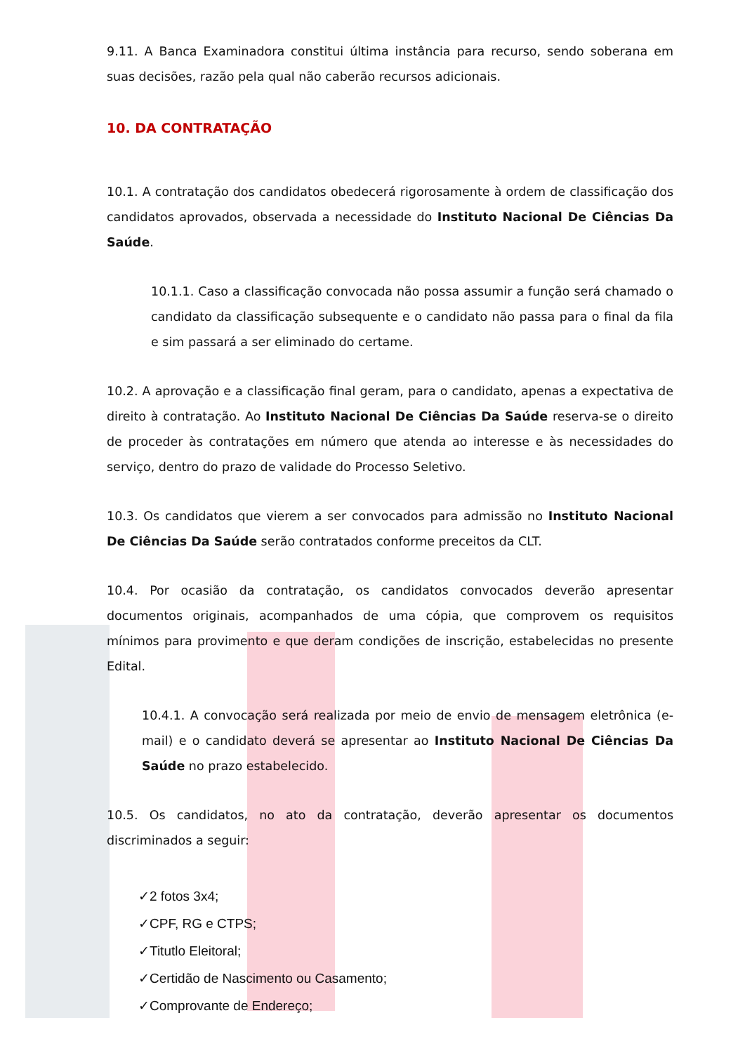9.11. A Banca Examinadora constitui última instância para recurso, sendo soberana em suas decisões, razão pela qual não caberão recursos adicionais.
10. DA CONTRATAÇÃO
10.1. A contratação dos candidatos obedecerá rigorosamente à ordem de classificação dos candidatos aprovados, observada a necessidade do Instituto Nacional De Ciências Da Saúde.
10.1.1. Caso a classificação convocada não possa assumir a função será chamado o candidato da classificação subsequente e o candidato não passa para o final da fila e sim passará a ser eliminado do certame.
10.2. A aprovação e a classificação final geram, para o candidato, apenas a expectativa de direito à contratação. Ao Instituto Nacional De Ciências Da Saúde reserva-se o direito de proceder às contratações em número que atenda ao interesse e às necessidades do serviço, dentro do prazo de validade do Processo Seletivo.
10.3. Os candidatos que vierem a ser convocados para admissão no Instituto Nacional De Ciências Da Saúde serão contratados conforme preceitos da CLT.
10.4. Por ocasião da contratação, os candidatos convocados deverão apresentar documentos originais, acompanhados de uma cópia, que comprovem os requisitos mínimos para provimento e que deram condições de inscrição, estabelecidas no presente Edital.
10.4.1. A convocação será realizada por meio de envio de mensagem eletrônica (e-mail) e o candidato deverá se apresentar ao Instituto Nacional De Ciências Da Saúde no prazo estabelecido.
10.5. Os candidatos, no ato da contratação, deverão apresentar os documentos discriminados a seguir:
✓2 fotos 3x4;
✓CPF, RG e CTPS;
✓Titutlo Eleitoral;
✓Certidão de Nascimento ou Casamento;
✓Comprovante de Endereço;